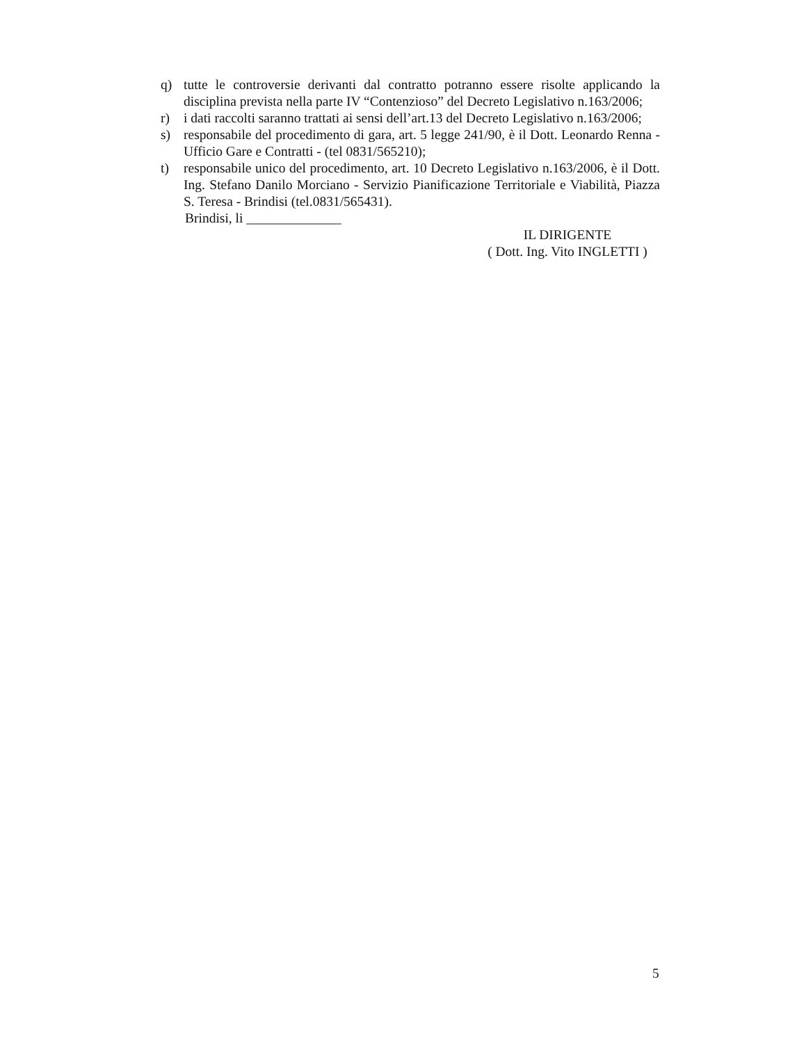q) tutte le controversie derivanti dal contratto potranno essere risolte applicando la disciplina prevista nella parte IV “Contenzioso” del Decreto Legislativo n.163/2006;
r) i dati raccolti saranno trattati ai sensi dell’art.13 del Decreto Legislativo n.163/2006;
s) responsabile del procedimento di gara, art. 5 legge 241/90, è il Dott. Leonardo Renna - Ufficio Gare e Contratti - (tel 0831/565210);
t) responsabile unico del procedimento, art. 10 Decreto Legislativo n.163/2006, è il Dott. Ing. Stefano Danilo Morciano - Servizio Pianificazione Territoriale e Viabilità, Piazza S. Teresa - Brindisi (tel.0831/565431).
Brindisi, li ______________
IL DIRIGENTE
( Dott. Ing. Vito INGLETTI )
5